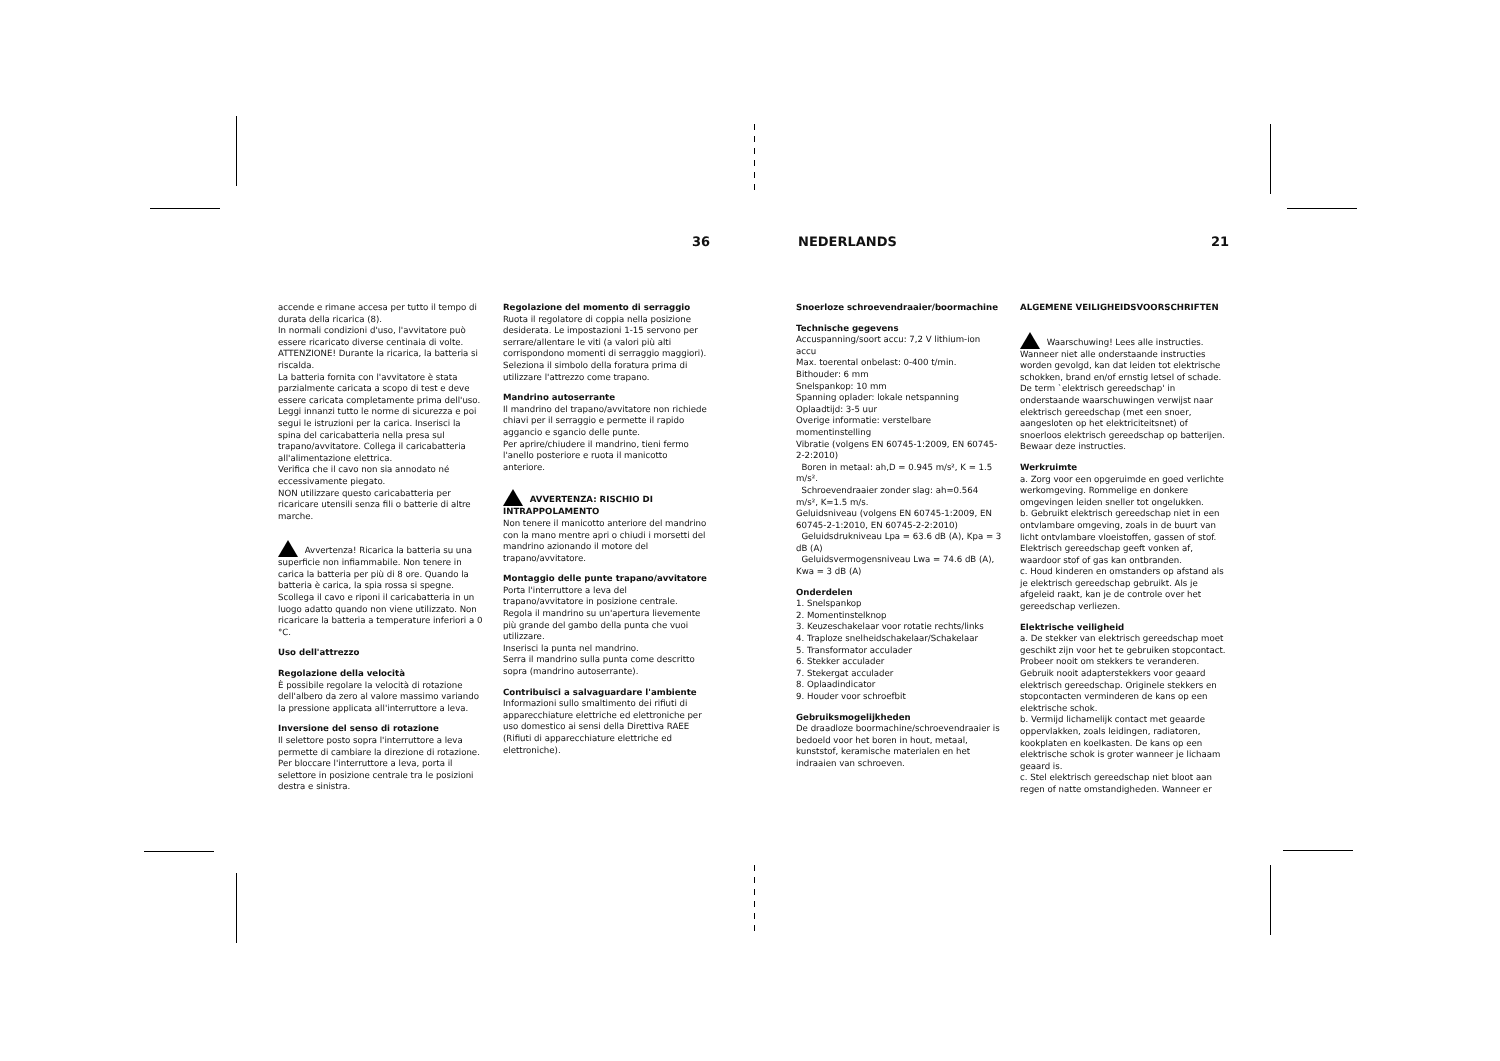36 NEDERLANDS 21
accende e rimane accesa per tutto il tempo di durata della ricarica (8).
In normali condizioni d'uso, l'avvitatore può essere ricaricato diverse centinaia di volte.
ATTENZIONE! Durante la ricarica, la batteria si riscalda.
La batteria fornita con l'avvitatore è stata parzialmente caricata a scopo di test e deve essere caricata completamente prima dell'uso. Leggi innanzi tutto le norme di sicurezza e poi segui le istruzioni per la carica. Inserisci la spina del caricabatteria nella presa sul trapano/avvitatore. Collega il caricabatteria all'alimentazione elettrica.
Verifica che il cavo non sia annodato né eccessivamente piegato.
NON utilizzare questo caricabatteria per ricaricare utensili senza fili o batterie di altre marche.
Avvertenza! Ricarica la batteria su una superficie non infiammabile. Non tenere in carica la batteria per più di 8 ore. Quando la batteria è carica, la spia rossa si spegne. Scollega il cavo e riponi il caricabatteria in un luogo adatto quando non viene utilizzato. Non ricaricare la batteria a temperature inferiori a 0 °C.
Uso dell'attrezzo
Regolazione della velocità
È possibile regolare la velocità di rotazione dell'albero da zero al valore massimo variando la pressione applicata all'interruttore a leva.
Inversione del senso di rotazione
Il selettore posto sopra l'interruttore a leva permette di cambiare la direzione di rotazione. Per bloccare l'interruttore a leva, porta il selettore in posizione centrale tra le posizioni destra e sinistra.
Regolazione del momento di serraggio
Ruota il regolatore di coppia nella posizione desiderata. Le impostazioni 1-15 servono per serrare/allentare le viti (a valori più alti corrispondono momenti di serraggio maggiori). Seleziona il simbolo della foratura prima di utilizzare l'attrezzo come trapano.
Mandrino autoserrante
Il mandrino del trapano/avvitatore non richiede chiavi per il serraggio e permette il rapido aggancio e sgancio delle punte.
Per aprire/chiudere il mandrino, tieni fermo l'anello posteriore e ruota il manicotto anteriore.
AVVERTENZA: RISCHIO DI INTRAPPOLAMENTO
Non tenere il manicotto anteriore del mandrino con la mano mentre apri o chiudi i morsetti del mandrino azionando il motore del trapano/avvitatore.
Montaggio delle punte trapano/avvitatore
Porta l'interruttore a leva del trapano/avvitatore in posizione centrale.
Regola il mandrino su un'apertura lievemente più grande del gambo della punta che vuoi utilizzare.
Inserisci la punta nel mandrino.
Serra il mandrino sulla punta come descritto sopra (mandrino autoserrante).
Contribuisci a salvaguardare l'ambiente
Informazioni sullo smaltimento dei rifiuti di apparecchiature elettriche ed elettroniche per uso domestico ai sensi della Direttiva RAEE (Rifiuti di apparecchiature elettriche ed elettroniche).
Snoerloze schroevendraaier/boormachine
Technische gegevens
Accuspanning/soort accu: 7,2 V lithium-ion accu
Max. toerental onbelast: 0-400 t/min.
Bithouder: 6 mm
Snelspankop: 10 mm
Spanning oplader: lokale netspanning
Oplaadtijd: 3-5 uur
Overige informatie: verstelbare momentinstelling
Vibratie (volgens EN 60745-1:2009, EN 60745-2-2:2010)
Boren in metaal: ah,D = 0.945 m/s², K = 1.5 m/s².
Schroevendraaier zonder slag: ah=0.564 m/s², K=1.5 m/s.
Geluidsniveau (volgens EN 60745-1:2009, EN 60745-2-1:2010, EN 60745-2-2:2010)
Geluidsdrukniveau Lpa = 63.6 dB (A), Kpa = 3 dB (A)
Geluidsvermogensniveau Lwa = 74.6 dB (A), Kwa = 3 dB (A)
Onderdelen
1. Snelspankop
2. Momentinstelknop
3. Keuzeschakelaar voor rotatie rechts/links
4. Traploze snelheidschakelaar/Schakelaar
5. Transformator acculader
6. Stekker acculader
7. Stekergat acculader
8. Oplaadindicator
9. Houder voor schroefbit
Gebruiksmogelijkheden
De draadloze boormachine/schroevendraaier is bedoeld voor het boren in hout, metaal, kunststof, keramische materialen en het indraaien van schroeven.
ALGEMENE VEILIGHEIDSVOORSCHRIFTEN
Waarschuwing! Lees alle instructies. Wanneer niet alle onderstaande instructies worden gevolgd, kan dat leiden tot elektrische schokken, brand en/of ernstig letsel of schade. De term `elektrisch gereedschap' in onderstaande waarschuwingen verwijst naar elektrisch gereedschap (met een snoer, aangesloten op het elektriciteitsnet) of snoerloos elektrisch gereedschap op batterijen. Bewaar deze instructies.
Werkruimte
a. Zorg voor een opgeruimde en goed verlichte werkomgeving. Rommelige en donkere omgevingen leiden sneller tot ongelukken.
b. Gebruikt elektrisch gereedschap niet in een ontvlambare omgeving, zoals in de buurt van licht ontvlambare vloeistoffen, gassen of stof. Elektrisch gereedschap geeft vonken af, waardoor stof of gas kan ontbranden.
c. Houd kinderen en omstanders op afstand als je elektrisch gereedschap gebruikt. Als je afgeleid raakt, kan je de controle over het gereedschap verliezen.
Elektrische veiligheid
a. De stekker van elektrisch gereedschap moet geschikt zijn voor het te gebruiken stopcontact. Probeer nooit om stekkers te veranderen. Gebruik nooit adapterstekkers voor geaard elektrisch gereedschap. Originele stekkers en stopcontacten verminderen de kans op een elektrische schok.
b. Vermijd lichamelijk contact met geaarde oppervlakken, zoals leidingen, radiatoren, kookplaten en koelkasten. De kans op een elektrische schok is groter wanneer je lichaam geaard is.
c. Stel elektrisch gereedschap niet bloot aan regen of natte omstandigheden. Wanneer er